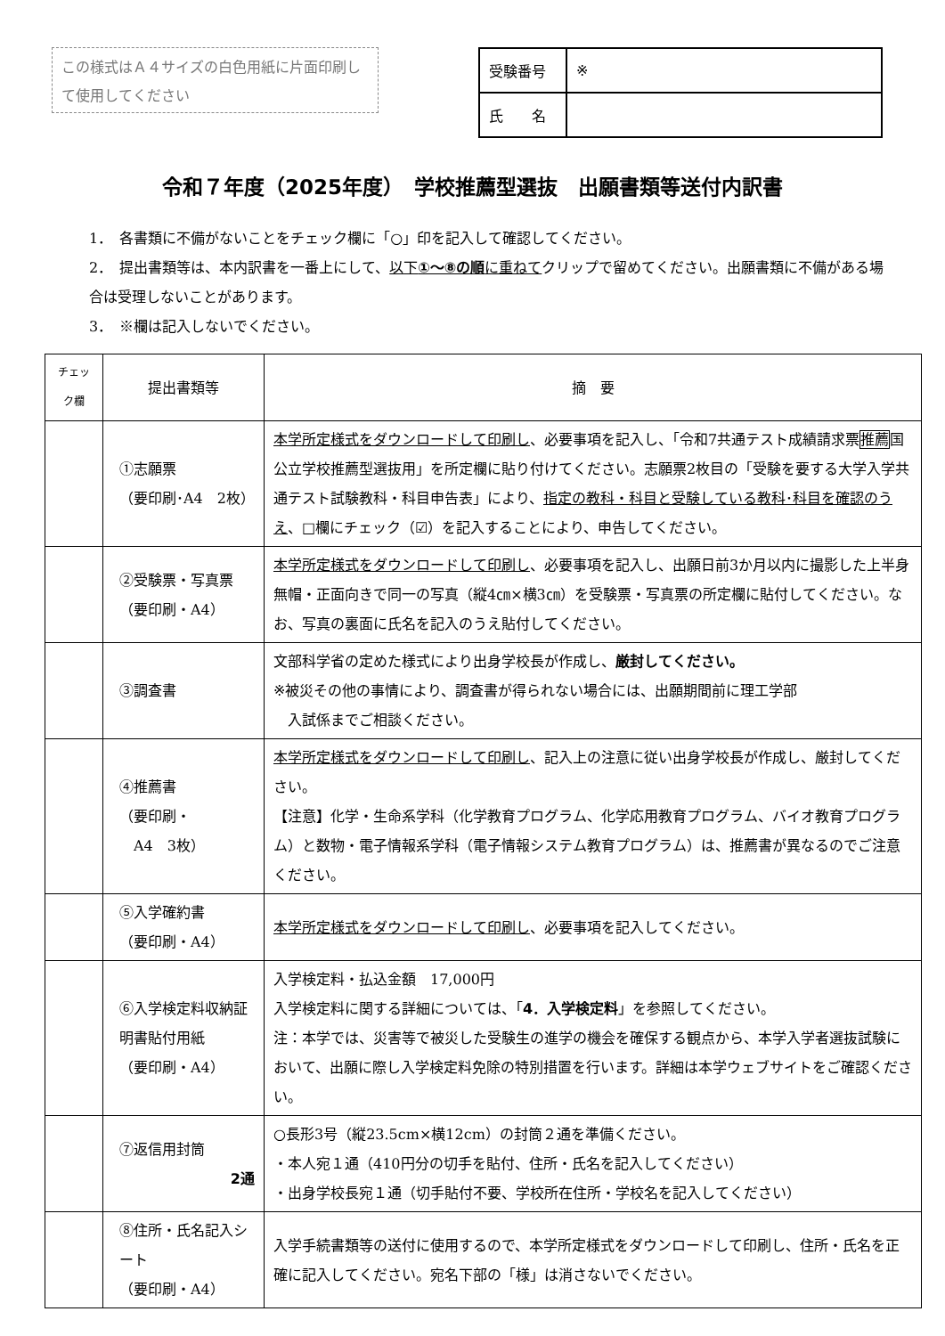この様式はＡ４サイズの白色用紙に片面印刷して使用してください
| 受験番号 | ※ |
| 氏 名 | |
令和７年度（2025年度）　学校推薦型選抜　出願書類等送付内訳書
1．　各書類に不備がないことをチェック欄に「○」印を記入して確認してください。
2．　提出書類等は、本内訳書を一番上にして、以下①～⑧の順に重ねてクリップで留めてください。出願書類に不備がある場合は受理しないことがあります。
3．　※欄は記入しないでください。
| チェック欄 | 提出書類等 | 摘 要 |
| --- | --- | --- |
| | ①志願票 （要印刷･A4 2枚） | 本学所定様式をダウンロードして印刷し 、必要事項を記入し、「令和7共通テスト成績請求票 推薦 国公立学校推薦型選抜用」を所定欄に貼り付けてください。志願票2枚目の「受験を要する大学入学共通テスト試験教科・科目申告表」により、 指定の教科・科目と受験している教科･科目を確認のうえ 、□欄にチェック（☑）を記入することにより、申告してください。 |
| | ②受験票・写真票 （要印刷・A4） | 本学所定様式をダウンロードして印刷し 、必要事項を記入し、出願日前3か月以内に撮影した上半身無帽・正面向きで同一の写真（縦4㎝×横3㎝）を受験票・写真票の所定欄に貼付してください。なお、写真の裏面に氏名を記入のうえ貼付してください。 |
| | ③調査書 | 文部科学省の定めた様式により出身学校長が作成し、 厳封してください。 ※被災その他の事情により、調査書が得られない場合には、出願期間前に理工学部 入試係までご相談ください。 |
| | ④推薦書 （要印刷・ A4 3枚） | 本学所定様式をダウンロードして印刷し 、記入上の注意に従い出身学校長が作成し、厳封してください。 【注意】化学・生命系学科（化学教育プログラム、化学応用教育プログラム、バイオ教育プログラム）と数物・電子情報系学科（電子情報システム教育プログラム）は、推薦書が異なるのでご注意ください。 |
| | ⑤入学確約書 （要印刷・A4） | 本学所定様式をダウンロードして印刷し 、必要事項を記入してください。 |
| | ⑥入学検定料収納証明書貼付用紙 （要印刷・A4） | 入学検定料・払込金額 17,000円 入学検定料に関する詳細については、「 4．入学検定料 」を参照してください。 注：本学では、災害等で被災した受験生の進学の機会を確保する観点から、本学入学者選抜試験において、出願に際し入学検定料免除の特別措置を行います。詳細は本学ウェブサイトをご確認ください。 |
| | ⑦返信用封筒 2通 | ○長形3号（縦23.5cm×横12cm）の封筒２通を準備ください。 ・本人宛１通（410円分の切手を貼付、住所・氏名を記入してください） ・出身学校長宛１通（切手貼付不要、学校所在住所・学校名を記入してください） |
| | ⑧住所・氏名記入シート （要印刷・A4） | 入学手続書類等の送付に使用するので、本学所定様式をダウンロードして印刷し、住所・氏名を正確に記入してください。宛名下部の「様」は消さないでください。 |